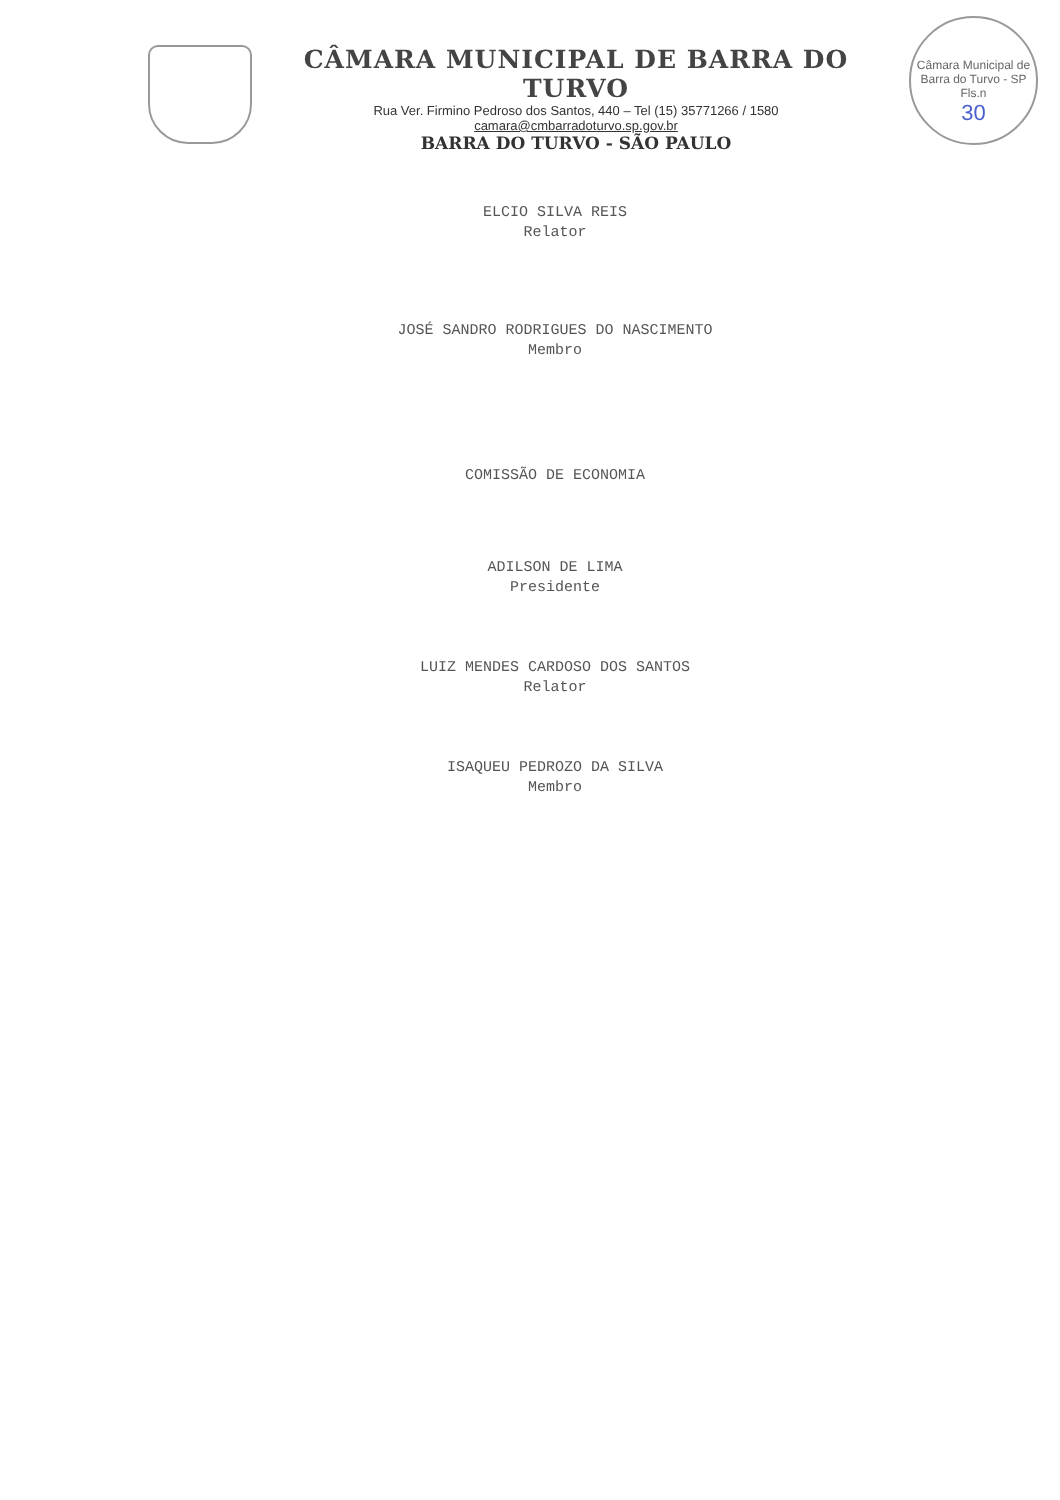CÂMARA MUNICIPAL DE BARRA DO TURVO
Rua Ver. Firmino Pedroso dos Santos, 440 – Tel (15) 35771266 / 1580
camara@cmbarradoturvo.sp.gov.br
BARRA DO TURVO - SÃO PAULO
Câmara Municipal de Barra do Turvo - SP
Fls.n
30
ELCIO SILVA REIS
Relator
JOSÉ SANDRO RODRIGUES DO NASCIMENTO
Membro
COMISSÃO DE ECONOMIA
ADILSON DE LIMA
Presidente
LUIZ MENDES CARDOSO DOS SANTOS
Relator
ISAQUEU PEDROZO DA SILVA
Membro